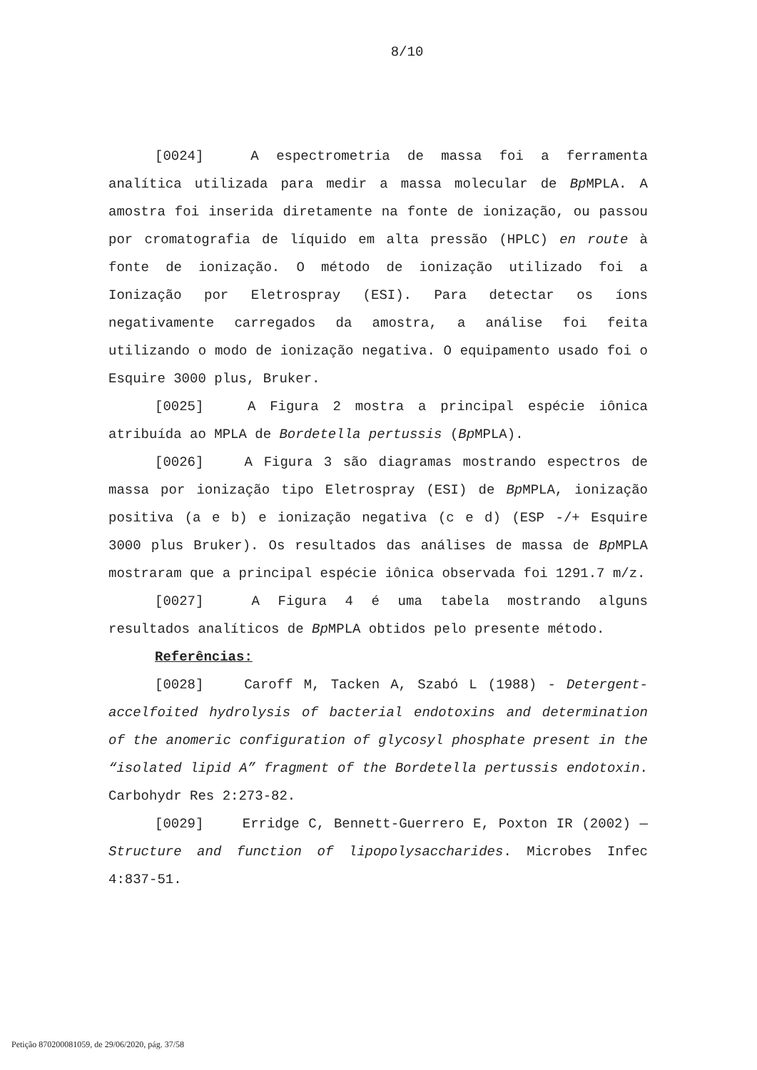8/10
[0024] A espectrometria de massa foi a ferramenta analítica utilizada para medir a massa molecular de Bp MPLA. A amostra foi inserida diretamente na fonte de ionização, ou passou por cromatografia de líquido em alta pressão (HPLC) en route à fonte de ionização. O método de ionização utilizado foi a Ionização por Eletrospray (ESI). Para detectar os íons negativamente carregados da amostra, a análise foi feita utilizando o modo de ionização negativa. O equipamento usado foi o Esquire 3000 plus, Bruker.
[0025] A Figura 2 mostra a principal espécie iônica atribuída ao MPLA de Bordetella pertussis (Bp MPLA).
[0026] A Figura 3 são diagramas mostrando espectros de massa por ionização tipo Eletrospray (ESI) de Bp MPLA, ionização positiva (a e b) e ionização negativa (c e d) (ESP -/+ Esquire 3000 plus Bruker). Os resultados das análises de massa de Bp MPLA mostraram que a principal espécie iônica observada foi 1291.7 m/z.
[0027] A Figura 4 é uma tabela mostrando alguns resultados analíticos de Bp MPLA obtidos pelo presente método.
Referências:
[0028] Caroff M, Tacken A, Szabó L (1988) - Detergent-accelfoited hydrolysis of bacterial endotoxins and determination of the anomeric configuration of glycosyl phosphate present in the “isolated lipid A” fragment of the Bordetella pertussis endotoxin. Carbohydr Res 2:273-82.
[0029] Erridge C, Bennett-Guerrero E, Poxton IR (2002) — Structure and function of lipopolysaccharides. Microbes Infec 4:837-51.
Petição 870200081059, de 29/06/2020, pág. 37/58